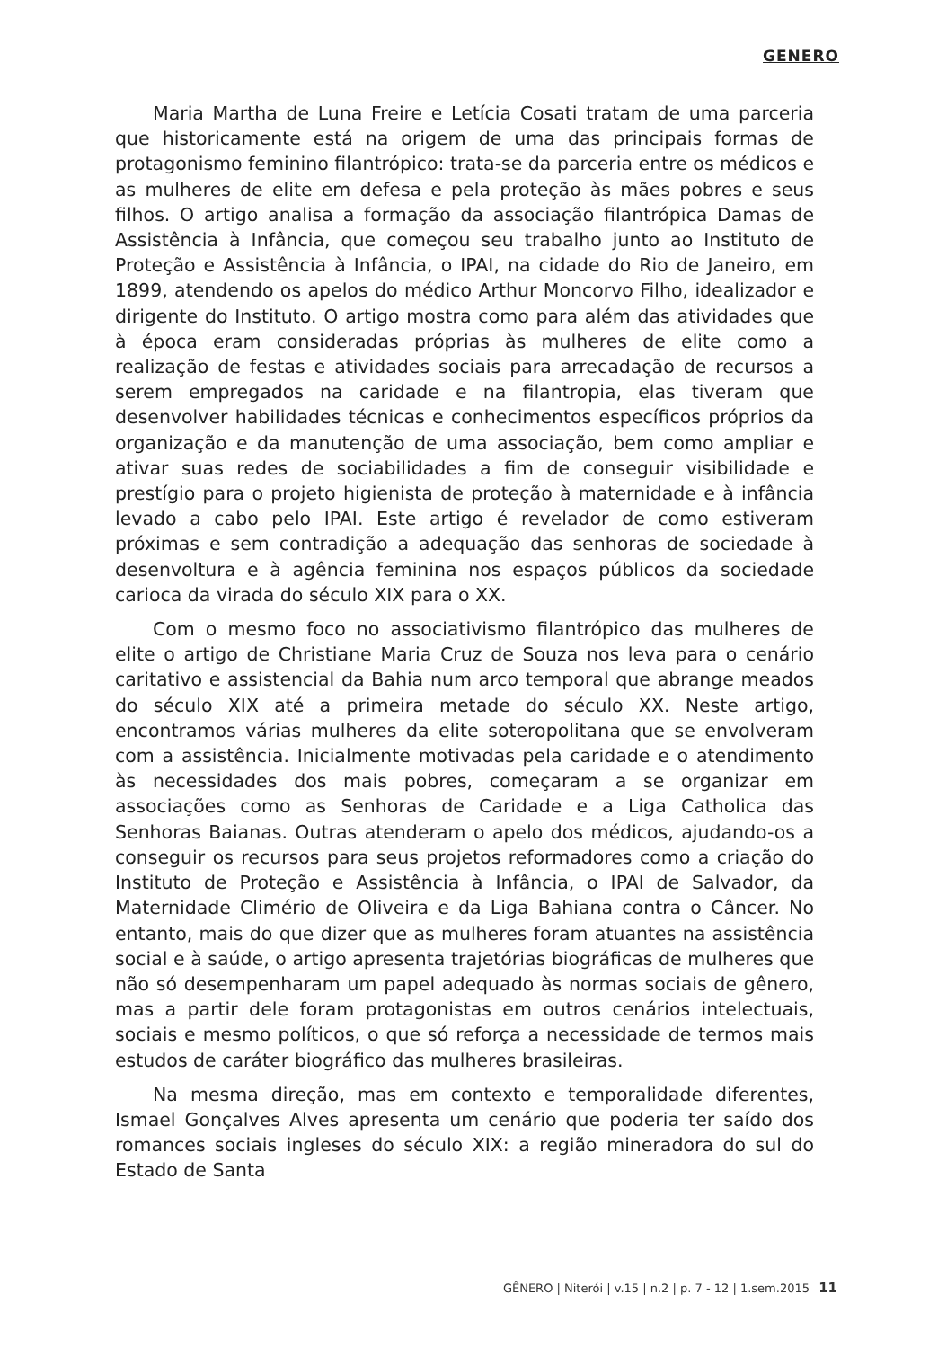GENERO
Maria Martha de Luna Freire e Letícia Cosati tratam de uma parceria que historicamente está na origem de uma das principais formas de protagonismo feminino filantrópico: trata-se da parceria entre os médicos e as mulheres de elite em defesa e pela proteção às mães pobres e seus filhos. O artigo analisa a formação da associação filantrópica Damas de Assistência à Infância, que começou seu trabalho junto ao Instituto de Proteção e Assistência à Infância, o IPAI, na cidade do Rio de Janeiro, em 1899, atendendo os apelos do médico Arthur Moncorvo Filho, idealizador e dirigente do Instituto. O artigo mostra como para além das atividades que à época eram consideradas próprias às mulheres de elite como a realização de festas e atividades sociais para arrecadação de recursos a serem empregados na caridade e na filantropia, elas tiveram que desenvolver habilidades técnicas e conhecimentos específicos próprios da organização e da manutenção de uma associação, bem como ampliar e ativar suas redes de sociabilidades a fim de conseguir visibilidade e prestígio para o projeto higienista de proteção à maternidade e à infância levado a cabo pelo IPAI. Este artigo é revelador de como estiveram próximas e sem contradição a adequação das senhoras de sociedade à desenvoltura e à agência feminina nos espaços públicos da sociedade carioca da virada do século XIX para o XX.
Com o mesmo foco no associativismo filantrópico das mulheres de elite o artigo de Christiane Maria Cruz de Souza nos leva para o cenário caritativo e assistencial da Bahia num arco temporal que abrange meados do século XIX até a primeira metade do século XX. Neste artigo, encontramos várias mulheres da elite soteropolitana que se envolveram com a assistência. Inicialmente motivadas pela caridade e o atendimento às necessidades dos mais pobres, começaram a se organizar em associações como as Senhoras de Caridade e a Liga Catholica das Senhoras Baianas. Outras atenderam o apelo dos médicos, ajudando-os a conseguir os recursos para seus projetos reformadores como a criação do Instituto de Proteção e Assistência à Infância, o IPAI de Salvador, da Maternidade Climério de Oliveira e da Liga Bahiana contra o Câncer. No entanto, mais do que dizer que as mulheres foram atuantes na assistência social e à saúde, o artigo apresenta trajetórias biográficas de mulheres que não só desempenharam um papel adequado às normas sociais de gênero, mas a partir dele foram protagonistas em outros cenários intelectuais, sociais e mesmo políticos, o que só reforça a necessidade de termos mais estudos de caráter biográfico das mulheres brasileiras.
Na mesma direção, mas em contexto e temporalidade diferentes, Ismael Gonçalves Alves apresenta um cenário que poderia ter saído dos romances sociais ingleses do século XIX: a região mineradora do sul do Estado de Santa
GÊNERO | Niterói | v.15 | n.2 | p. 7 - 12 | 1.sem.2015 11